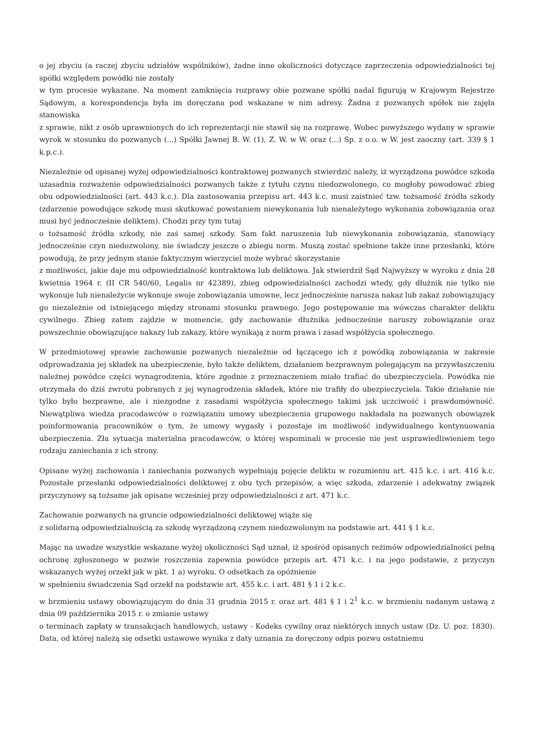o jej zbyciu (a raczej zbyciu udziałów wspólników), żadne inne okoliczności dotyczące zaprzeczenia odpowiedzialności tej spółki względem powódki nie zostały w tym procesie wykazane. Na moment zamknięcia rozprawy obie pozwane spółki nadal figurują w Krajowym Rejestrze Sądowym, a korespondencja była im doręczana pod wskazane w nim adresy. Żadna z pozwanych spółek nie zajęła stanowiska z sprawie, nikt z osób uprawnionych do ich reprezentacji nie stawił się na rozprawę. Wobec powyższego wydany w sprawie wyrok w stosunku do pozwanych (...) Spółki Jawnej B. W. (1), Z. W. w W. oraz (...) Sp. z o.o. w W. jest zaoczny (art. 339 § 1 k.p.c.).
Niezależnie od opisanej wyżej odpowiedzialności kontraktowej pozwanych stwierdzić należy, iż wyrządzona powódce szkoda uzasadnia rozważenie odpowiedzialności pozwanych także z tytułu czynu niedozwolonego, co mogłoby powodować zbieg obu odpowiedzialności (art. 443 k.c.). Dla zastosowania przepisu art. 443 k.c. musi zaistnieć tzw. tożsamość źródła szkody (zdarzenie powodujące szkodę musi skutkować powstaniem niewykonania lub nienależytego wykonania zobowiązania oraz musi być jednocześnie deliktem). Chodzi przy tym tutaj o tożsamość źródła szkody, nie zaś samej szkody. Sam fakt naruszenia lub niewykonania zobowiązania, stanowiący jednocześnie czyn niedozwolony, nie świadczy jeszcze o zbiegu norm. Muszą zostać spełnione także inne przesłanki, które powodują, że przy jednym stanie faktycznym wierzyciel może wybrać skorzystanie z możliwości, jakie daje mu odpowiedzialność kontraktowa lub deliktowa. Jak stwierdził Sąd Najwyższy w wyroku z dnia 28 kwietnia 1964 r. (II CR 540/60, Legalis nr 42389), zbieg odpowiedzialności zachodzi wtedy, gdy dłużnik nie tylko nie wykonuje lub nienależycie wykonuje swoje zobowiązania umowne, lecz jednocześnie narusza nakaz lub zakaz zobowiązujący go niezależnie od istniejącego między stronami stosunku prawnego. Jego postępowanie ma wówczas charakter deliktu cywilnego. Zbieg zatem zajdzie w momencie, gdy zachowanie dłużnika jednocześnie naruszy zobowiązanie oraz powszechnie obowiązujące nakazy lub zakazy, które wynikają z norm prawa i zasad współżycia społecznego.
W przedmiotowej sprawie zachowanie pozwanych niezależnie od łączącego ich z powódką zobowiązania w zakresie odprowadzania jej składek na ubezpieczenie, było także deliktem, działaniem bezprawnym polegającym na przywłaszczeniu należnej powódce części wynagrodzenia, które zgodnie z przeznaczeniem miało trafiać do ubezpieczyciela. Powódka nie otrzymała do dziś zwrotu pobranych z jej wynagrodzenia składek, które nie trafiły do ubezpieczyciela. Takie działanie nie tylko było bezprawne, ale i niezgodne z zasadami współżycia społecznego takimi jak uczciwość i prawdomówność. Niewątpliwa wiedza pracodawców o rozwiązaniu umowy ubezpieczenia grupowego nakładała na pozwanych obowiązek poinformowania pracowników o tym, że umowy wygasły i pozostaje im możliwość indywidualnego kontynuowania ubezpieczenia. Zła sytuacja materialna pracodawców, o której wspominali w procesie nie jest usprawiedliwieniem tego rodzaju zaniechania z ich strony.
Opisane wyżej zachowania i zaniechania pozwanych wypełniają pojęcie deliktu w rozumieniu art. 415 k.c. i art. 416 k.c. Pozostałe przesłanki odpowiedzialności deliktowej z obu tych przepisów, a więc szkoda, zdarzenie i adekwatny związek przyczynowy są tożsame jak opisane wcześniej przy odpowiedzialności z art. 471 k.c.
Zachowanie pozwanych na gruncie odpowiedzialności deliktowej wiąże się z solidarną odpowiedzialnością za szkodę wyrządzoną czynem niedozwolonym na podstawie art. 441 § 1 k.c.
Mając na uwadze wszystkie wskazane wyżej okoliczności Sąd uznał, iż spośród opisanych reżimów odpowiedzialności pełną ochronę zgłoszonego w pozwie roszczenia zapewnia powódce przepis art. 471 k.c. i na jego podstawie, z przyczyn wskazanych wyżej orzekł jak w pkt. 1 a) wyroku. O odsetkach za opóźnienie w spełnieniu świadczenia Sąd orzekł na podstawie art. 455 k.c. i art. 481 § 1 i 2 k.c.
w brzmieniu ustawy obowiązującym do dnia 31 grudnia 2015 r. oraz art. 481 § 1 i 2<sup>1</sup> k.c. w brzmieniu nadanym ustawą z dnia 09 października 2015 r. o zmianie ustawy o terminach zapłaty w transakcjach handlowych, ustawy - Kodeks cywilny oraz niektórych innych ustaw (Dz. U. poz. 1830). Data, od której należą się odsetki ustawowe wynika z daty uznania za doręczony odpis pozwu ostatniemu